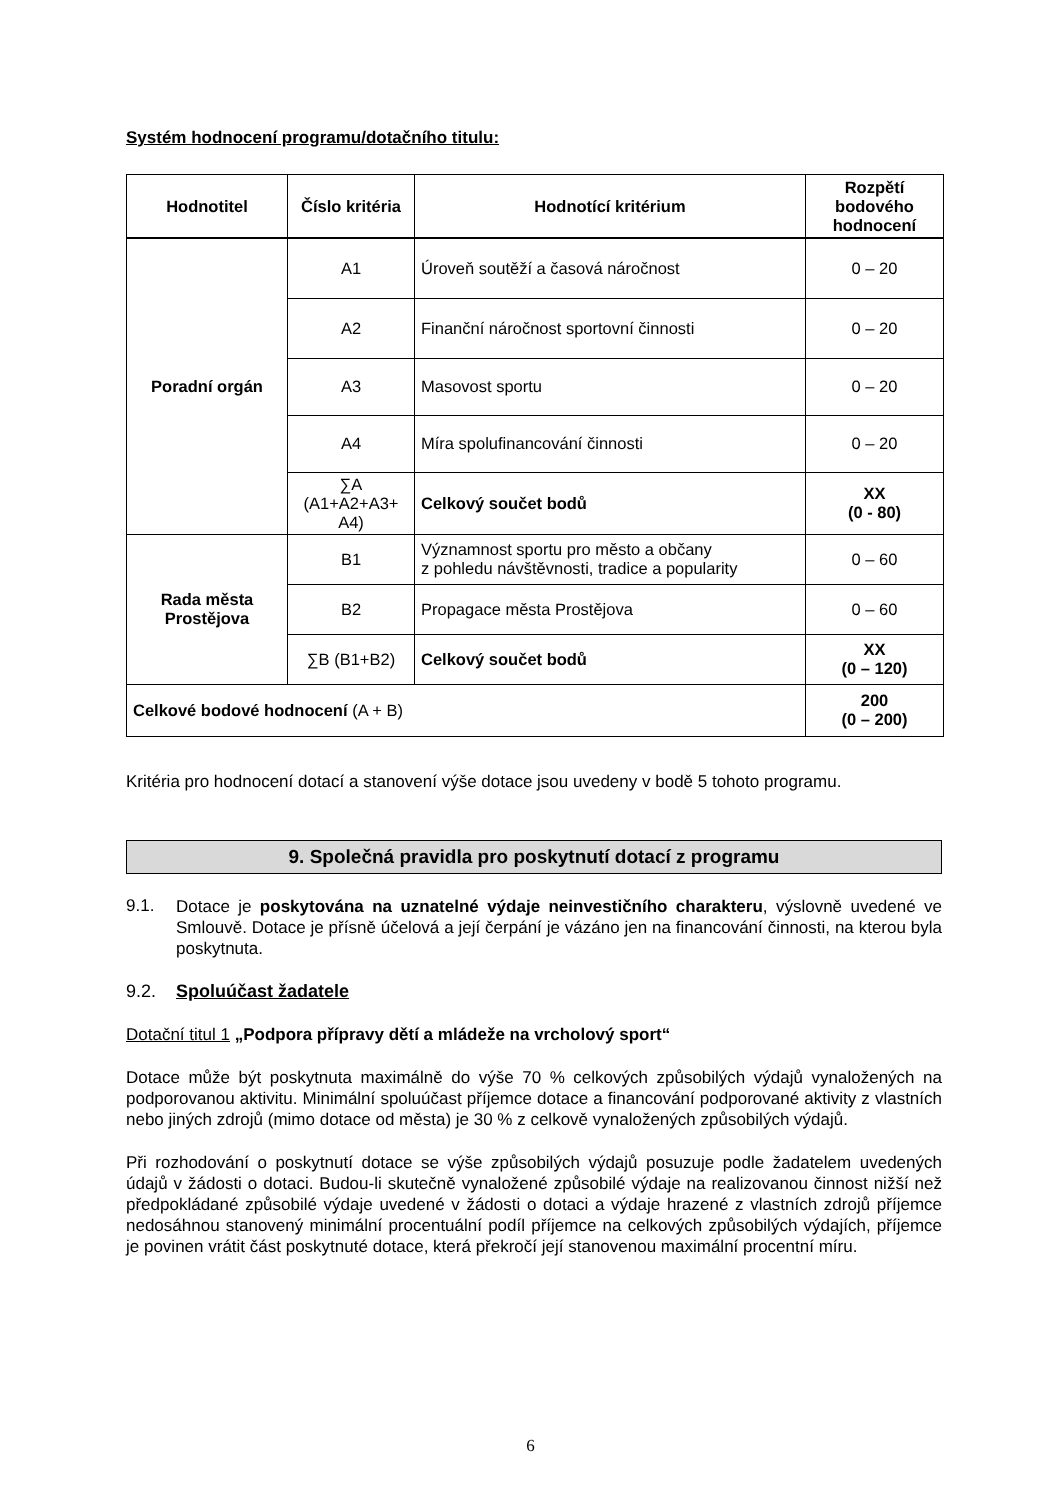Systém hodnocení programu/dotačního titulu:
| Hodnotitel | Číslo kritéria | Hodnotící kritérium | Rozpětí bodového hodnocení |
| --- | --- | --- | --- |
| Poradní orgán | A1 | Úroveň soutěží a časová náročnost | 0 – 20 |
| | A2 | Finanční náročnost sportovní činnosti | 0 – 20 |
| | A3 | Masovost sportu | 0 – 20 |
| | A4 | Míra spolufinancování činnosti | 0 – 20 |
| | ∑A (A1+A2+A3+ A4) | Celkový součet bodů | XX (0 - 80) |
| Rada města Prostějova | B1 | Významnost sportu pro město a občany z pohledu návštěvnosti, tradice a popularity | 0 – 60 |
| | B2 | Propagace města Prostějova | 0 – 60 |
| | ∑B (B1+B2) | Celkový součet bodů | XX (0 – 120) |
| Celkové bodové hodnocení (A + B) | | | 200 (0 – 200) |
Kritéria pro hodnocení dotací a stanovení výše dotace jsou uvedeny v bodě 5 tohoto programu.
9. Společná pravidla pro poskytnutí dotací z programu
9.1.
Dotace je poskytována na uznatelné výdaje neinvestičního charakteru, výslovně uvedené ve Smlouvě. Dotace je přísně účelová a její čerpání je vázáno jen na financování činnosti, na kterou byla poskytnuta.
9.2. Spoluúčast žadatele
Dotační titul 1 „Podpora přípravy dětí a mládeže na vrcholový sport“
Dotace může být poskytnuta maximálně do výše 70 % celkových způsobilých výdajů vynaložených na podporovanou aktivitu. Minimální spoluúčast příjemce dotace a financování podporované aktivity z vlastních nebo jiných zdrojů (mimo dotace od města) je 30 % z celkově vynaložených způsobilých výdajů.
Při rozhodování o poskytnutí dotace se výše způsobilých výdajů posuzuje podle žadatelem uvedených údajů v žádosti o dotaci. Budou-li skutečně vynaložené způsobilé výdaje na realizovanou činnost nižší než předpokládané způsobilé výdaje uvedené v žádosti o dotaci a výdaje hrazené z vlastních zdrojů příjemce nedosáhnou stanovený minimální procentuální podíl příjemce na celkových způsobilých výdajích, příjemce je povinen vrátit část poskytnuté dotace, která překročí její stanovenou maximální procentní míru.
6